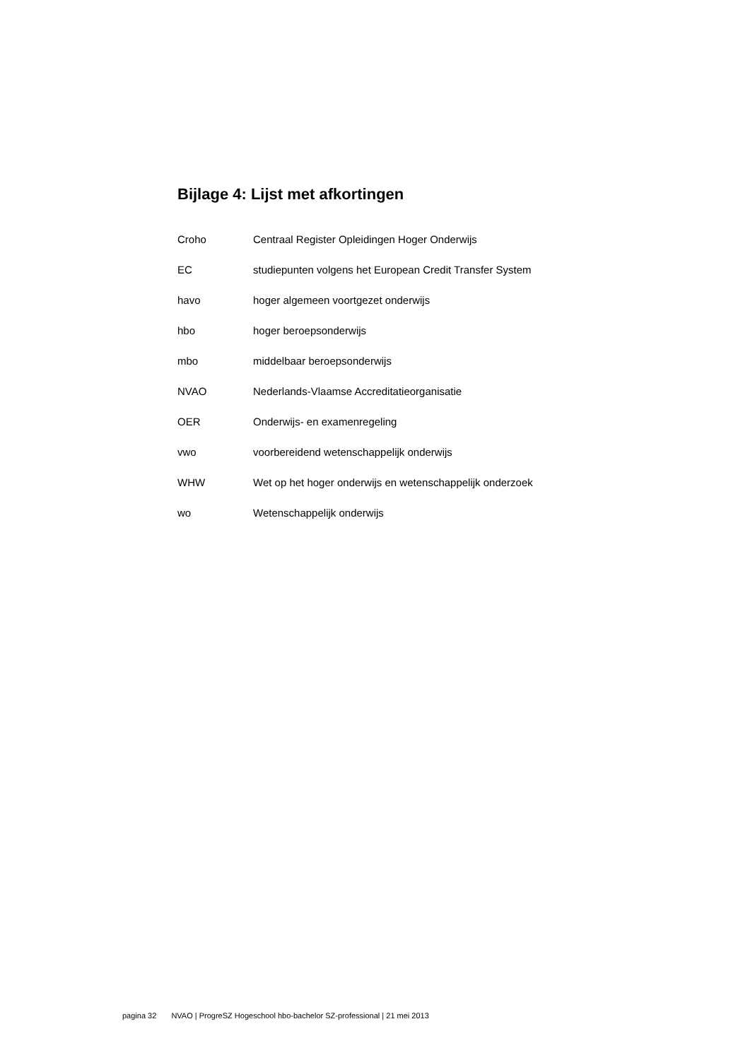Bijlage 4: Lijst met afkortingen
Croho Centraal Register Opleidingen Hoger Onderwijs
EC studiepunten volgens het European Credit Transfer System
havo hoger algemeen voortgezet onderwijs
hbo hoger beroepsonderwijs
mbo middelbaar beroepsonderwijs
NVAO Nederlands-Vlaamse Accreditatieorganisatie
OER Onderwijs- en examenregeling
vwo voorbereidend wetenschappelijk onderwijs
WHW Wet op het hoger onderwijs en wetenschappelijk onderzoek
wo Wetenschappelijk onderwijs
pagina 32 NVAO | ProgreSZ Hogeschool hbo-bachelor SZ-professional | 21 mei 2013